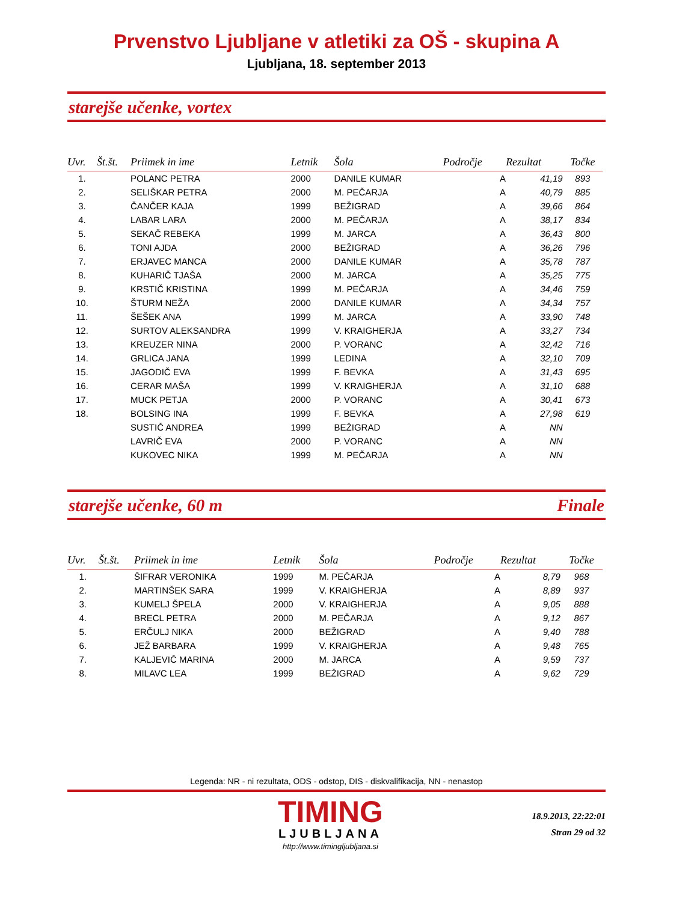Prvenstvo Ljubljane v atletiki za OŠ - skupina A
Ljubljana, 18. september 2013
starejše učenke, vortex
| Uvr. | Št.št. | Priimek in ime | Letnik | Šola | Področje | Rezultat | Točke |
| --- | --- | --- | --- | --- | --- | --- | --- |
| 1. | | POLANC PETRA | 2000 | DANILE KUMAR | A | 41,19 | 893 |
| 2. | | SELIŠKAR PETRA | 2000 | M. PEČARJA | A | 40,79 | 885 |
| 3. | | ČANČER KAJA | 1999 | BEŽIGRAD | A | 39,66 | 864 |
| 4. | | LABAR LARA | 2000 | M. PEČARJA | A | 38,17 | 834 |
| 5. | | SEKAČ REBEKA | 1999 | M. JARCA | A | 36,43 | 800 |
| 6. | | TONI AJDA | 2000 | BEŽIGRAD | A | 36,26 | 796 |
| 7. | | ERJAVEC MANCA | 2000 | DANILE KUMAR | A | 35,78 | 787 |
| 8. | | KUHARIČ TJAŠA | 2000 | M. JARCA | A | 35,25 | 775 |
| 9. | | KRSTIČ KRISTINA | 1999 | M. PEČARJA | A | 34,46 | 759 |
| 10. | | ŠTURM NEŽA | 2000 | DANILE KUMAR | A | 34,34 | 757 |
| 11. | | ŠEŠEK ANA | 1999 | M. JARCA | A | 33,90 | 748 |
| 12. | | SURTOV ALEKSANDRA | 1999 | V. KRAIGHERJA | A | 33,27 | 734 |
| 13. | | KREUZER NINA | 2000 | P. VORANC | A | 32,42 | 716 |
| 14. | | GRLICA JANA | 1999 | LEDINA | A | 32,10 | 709 |
| 15. | | JAGODIČ EVA | 1999 | F. BEVKA | A | 31,43 | 695 |
| 16. | | CERAR MAŠA | 1999 | V. KRAIGHERJA | A | 31,10 | 688 |
| 17. | | MUCK PETJA | 2000 | P. VORANC | A | 30,41 | 673 |
| 18. | | BOLSING INA | 1999 | F. BEVKA | A | 27,98 | 619 |
| | | SUSTIČ ANDREA | 1999 | BEŽIGRAD | A | NN | |
| | | LAVRIČ EVA | 2000 | P. VORANC | A | NN | |
| | | KUKOVEC NIKA | 1999 | M. PEČARJA | A | NN | |
starejše učenke, 60 m Finale
| Uvr. | Št.št. | Priimek in ime | Letnik | Šola | Področje | Rezultat | Točke |
| --- | --- | --- | --- | --- | --- | --- | --- |
| 1. | | ŠIFRAR VERONIKA | 1999 | M. PEČARJA | A | 8,79 | 968 |
| 2. | | MARTINŠEK SARA | 1999 | V. KRAIGHERJA | A | 8,89 | 937 |
| 3. | | KUMELJ ŠPELA | 2000 | V. KRAIGHERJA | A | 9,05 | 888 |
| 4. | | BRECL PETRA | 2000 | M. PEČARJA | A | 9,12 | 867 |
| 5. | | ERČULJ NIKA | 2000 | BEŽIGRAD | A | 9,40 | 788 |
| 6. | | JEŽ BARBARA | 1999 | V. KRAIGHERJA | A | 9,48 | 765 |
| 7. | | KALJEVIČ MARINA | 2000 | M. JARCA | A | 9,59 | 737 |
| 8. | | MILAVC LEA | 1999 | BEŽIGRAD | A | 9,62 | 729 |
Legenda: NR - ni rezultata, ODS - odstop, DIS - diskvalifikacija, NN - nenastop
TIMING
LJUBLJANA
http://www.timingljubljana.si
18.9.2013, 22:22:01
Stran 29 od 32